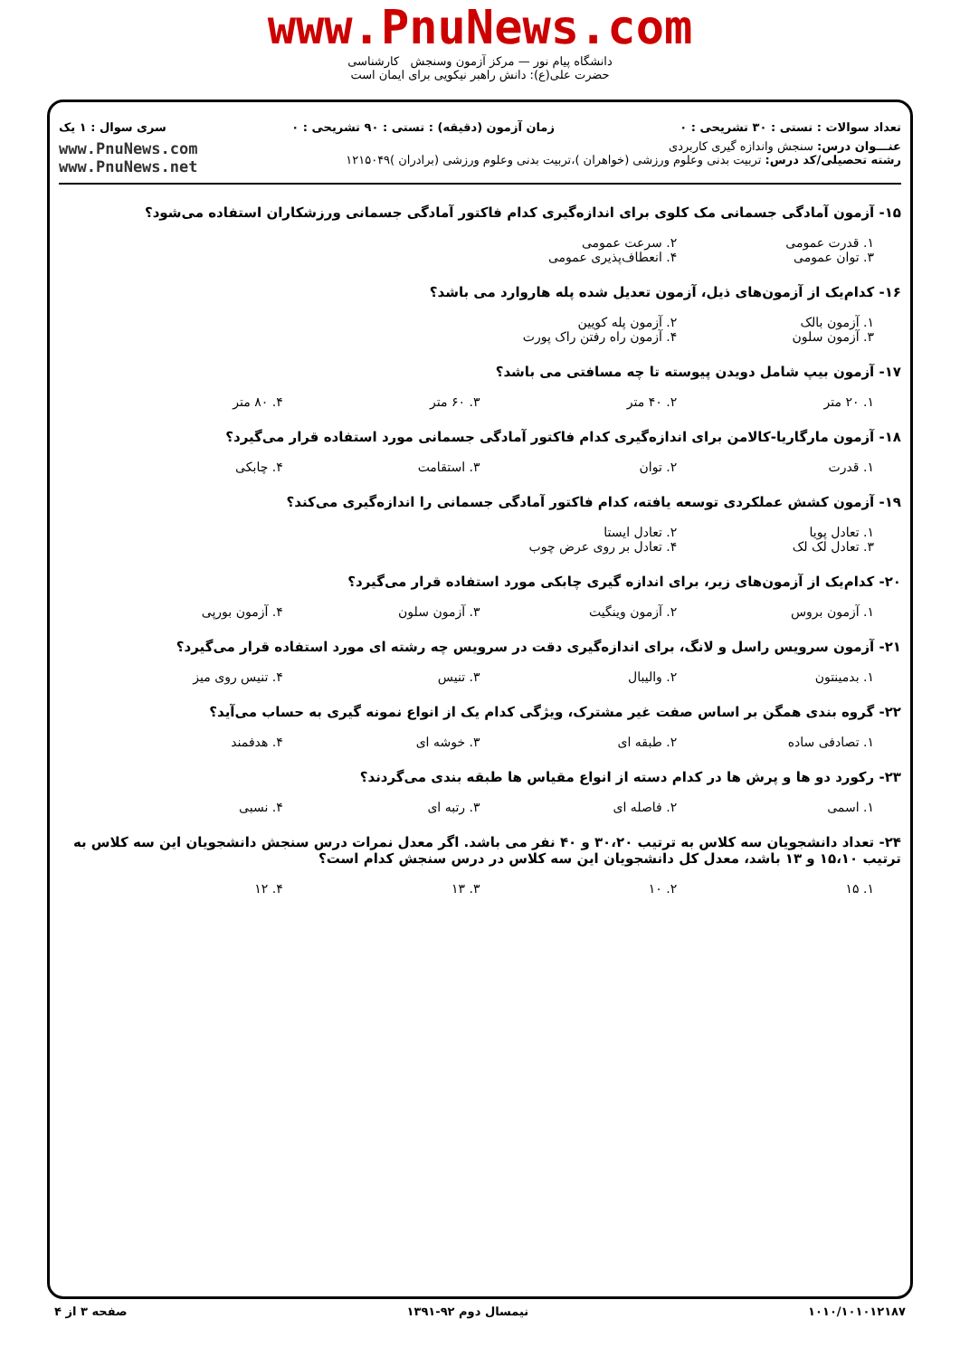www.PnuNews.com
دانشگاه پیام نور — مرکز آزمون وسنجش کارشناسی
حضرت علی(ع): دانش راهبر نیکویی برای ایمان است
تعداد سوالات : تستی : ۳۰ تشریحی : ۰ زمان آزمون (دقیقه) : تستی : ۹۰ تشریحی : ۰ سری سوال : ۱ یک
عنـــوان درس: سنجش واندازه گیری کاربردی
رشته تحصیلی/کد درس: تربیت بدنی وعلوم ورزشی (خواهران )،تربیت بدنی وعلوم ورزشی (برادران )۱۲۱۵۰۴۹
www.PnuNews.com
www.PnuNews.net
۱۵- آزمون آمادگی جسمانی مک کلوی برای اندازه‌گیری کدام فاکتور آمادگی جسمانی ورزشکاران استفاده می‌شود؟
۱. قدرت عمومی ۲. سرعت عمومی ۳. توان عمومی ۴. انعطاف‌پذیری عمومی
۱۶- کدام‌یک از آزمون‌های ذیل، آزمون تعدیل شده پله هاروارد می باشد؟
۱. آزمون بالک ۲. آزمون پله کویین ۳. آزمون سلون ۴. آزمون راه رفتن راک پورت
۱۷- آزمون بیپ شامل دویدن پیوسته تا چه مسافتی می باشد؟
۱. ۲۰ متر ۲. ۴۰ متر ۳. ۶۰ متر ۴. ۸۰ متر
۱۸- آزمون مارگاریا-کالامن برای اندازه‌گیری کدام فاکتور آمادگی جسمانی مورد استفاده قرار می‌گیرد؟
۱. قدرت ۲. توان ۳. استقامت ۴. چابکی
۱۹- آزمون کشش عملکردی توسعه یافته، کدام فاکتور آمادگی جسمانی را اندازه‌گیری می‌کند؟
۱. تعادل پویا ۲. تعادل ایستا ۳. تعادل لک لک ۴. تعادل بر روی عرض چوب
۲۰- کدام‌یک از آزمون‌های زیر، برای اندازه گیری چابکی مورد استفاده قرار می‌گیرد؟
۱. آزمون بروس ۲. آزمون وینگیت ۳. آزمون سلون ۴. آزمون بورپی
۲۱- آزمون سرویس راسل و لانگ، برای اندازه‌گیری دقت در سرویس چه رشته ای مورد استفاده قرار می‌گیرد؟
۱. بدمینتون ۲. والیبال ۳. تنیس ۴. تنیس روی میز
۲۲- گروه بندی همگن بر اساس صفت غیر مشترک، ویژگی کدام یک از انواع نمونه گیری به حساب می‌آید؟
۱. تصادفی ساده ۲. طبقه ای ۳. خوشه ای ۴. هدفمند
۲۳- رکورد دو ها و پرش ها در کدام دسته از انواع مقیاس ها طبقه بندی می‌گردند؟
۱. اسمی ۲. فاصله ای ۳. رتبه ای ۴. نسبی
۲۴- تعداد دانشجویان سه کلاس به ترتیب ۳۰،۲۰ و ۴۰ نفر می باشد. اگر معدل نمرات درس سنجش دانشجویان این سه کلاس به ترتیب ۱۵،۱۰ و ۱۳ باشد، معدل کل دانشجویان این سه کلاس در درس سنجش کدام است؟
۱. ۱۵ ۲. ۱۰ ۳. ۱۳ ۴. ۱۲
۱۰۱۰/۱۰۱۰۱۲۱۸۷ نیمسال دوم ۹۲-۱۳۹۱ صفحه ۳ از ۴